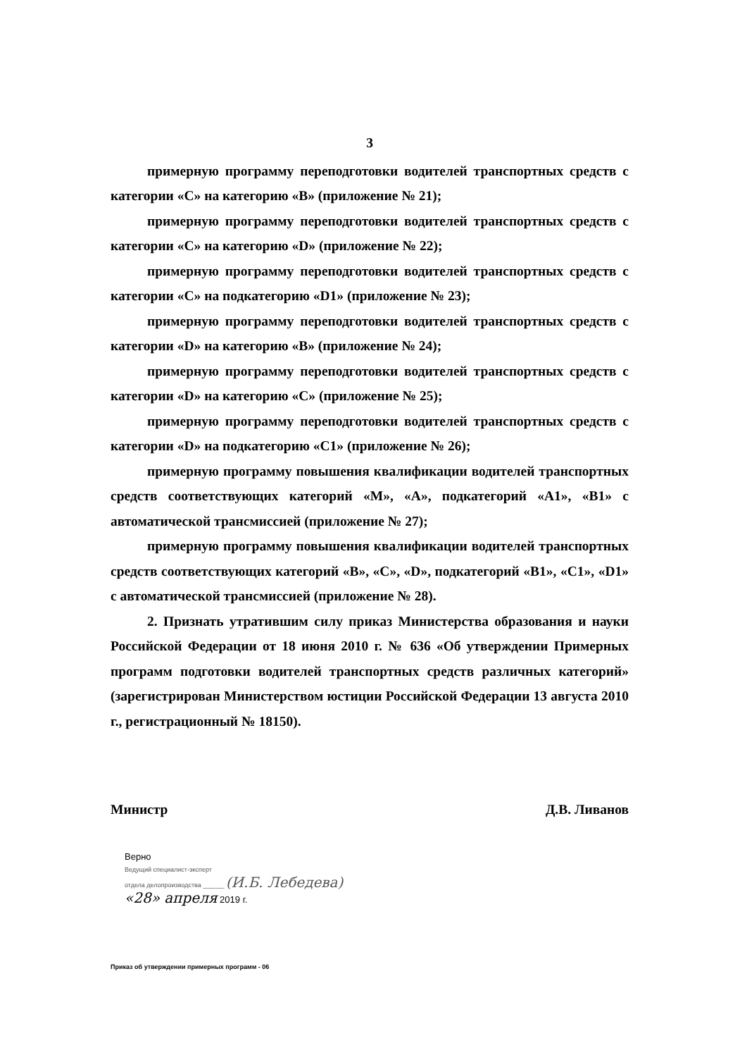3
примерную программу переподготовки водителей транспортных средств с категории «С» на категорию «В» (приложение № 21);
примерную программу переподготовки водителей транспортных средств с категории «С» на категорию «D» (приложение № 22);
примерную программу переподготовки водителей транспортных средств с категории «С» на подкатегорию «D1» (приложение № 23);
примерную программу переподготовки водителей транспортных средств с категории «D» на категорию «В» (приложение № 24);
примерную программу переподготовки водителей транспортных средств с категории «D» на категорию «С» (приложение № 25);
примерную программу переподготовки водителей транспортных средств с категории «D» на подкатегорию «C1» (приложение № 26);
примерную программу повышения квалификации водителей транспортных средств соответствующих категорий «М», «А», подкатегорий «A1», «B1» с автоматической трансмиссией (приложение № 27);
примерную программу повышения квалификации водителей транспортных средств соответствующих категорий «В», «С», «D», подкатегорий «B1», «C1», «D1» с автоматической трансмиссией (приложение № 28).
2. Признать утратившим силу приказ Министерства образования и науки Российской Федерации от 18 июня 2010 г. № 636 «Об утверждении Примерных программ подготовки водителей транспортных средств различных категорий» (зарегистрирован Министерством юстиции Российской Федерации 13 августа 2010 г., регистрационный № 18150).
Министр Д.В. Ливанов
Верно
Ведущий специалист-эксперт
отдела делопроизводства ______ (И.Б. Лебедева)
«28» апреля 2019 г.
Приказ об утверждении примерных программ - 06